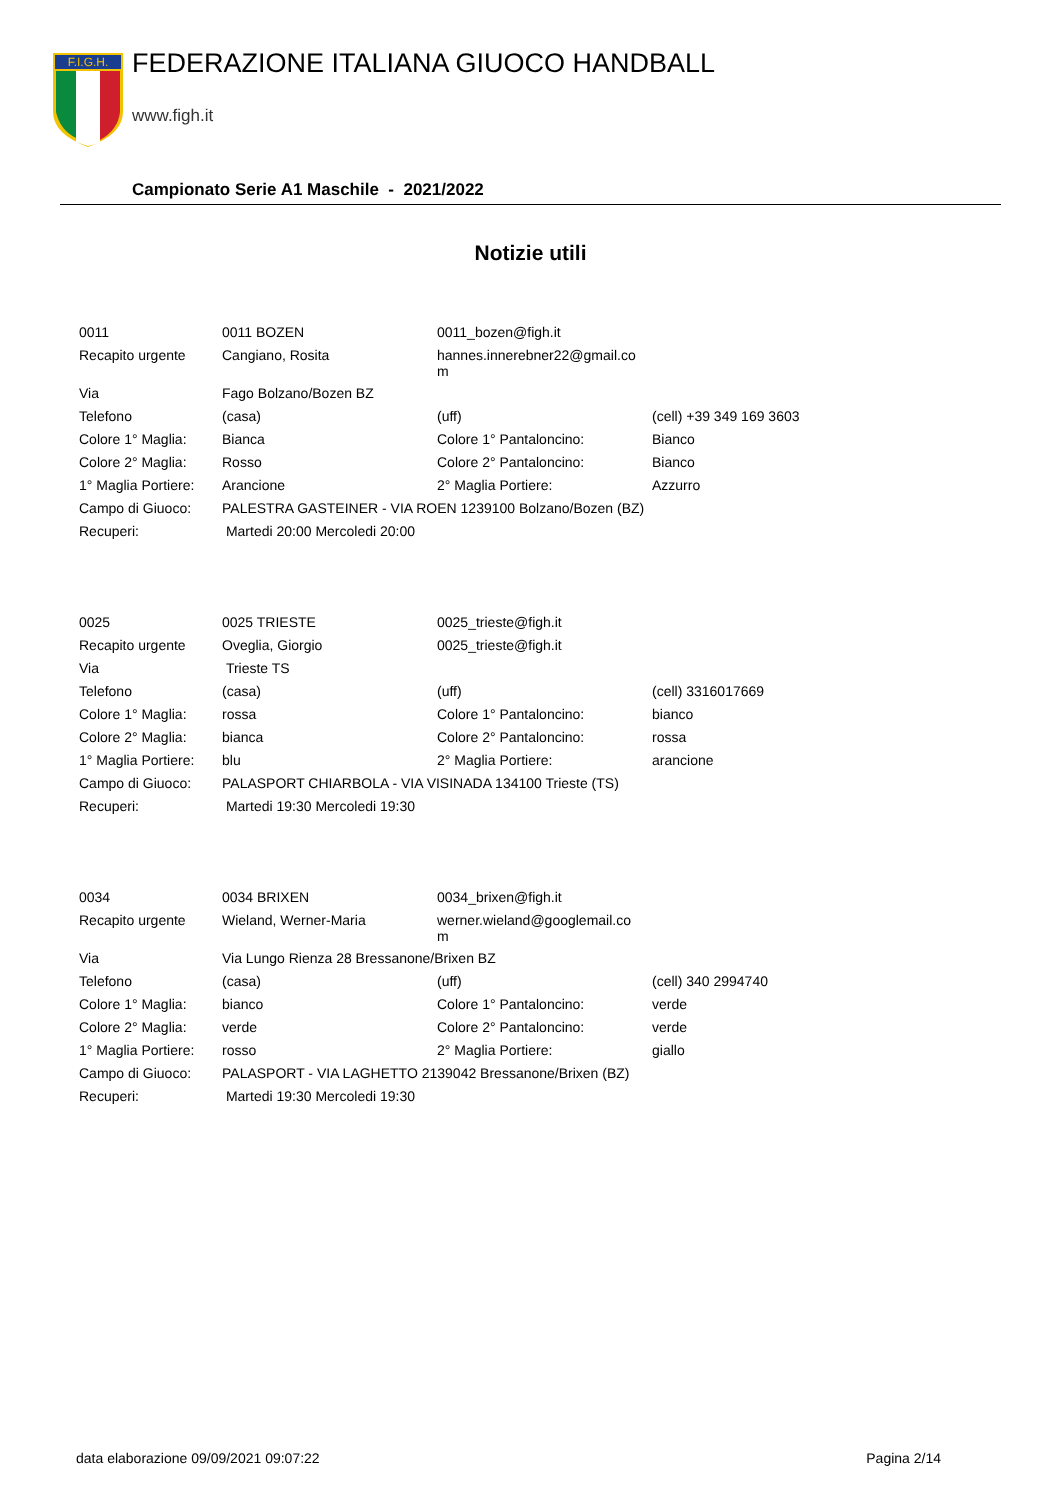F.I.G.H.
FEDERAZIONE ITALIANA GIUOCO HANDBALL
www.figh.it
Campionato Serie A1 Maschile - 2021/2022
Notizie utili
| 0011 | 0011 BOZEN | 0011_bozen@figh.it | |
| Recapito urgente | Cangiano, Rosita | hannes.innerebner22@gmail.co m | |
| Via | Fago Bolzano/Bozen BZ | | |
| Telefono | (casa) | (uff) | (cell) +39 349 169 3603 |
| Colore 1° Maglia: | Bianca | Colore 1° Pantaloncino: | Bianco |
| Colore 2° Maglia: | Rosso | Colore 2° Pantaloncino: | Bianco |
| 1° Maglia Portiere: | Arancione | 2° Maglia Portiere: | Azzurro |
| Campo di Giuoco: | PALESTRA GASTEINER - VIA ROEN 1239100 Bolzano/Bozen (BZ) | | |
| Recuperi: | Martedi 20:00 Mercoledi 20:00 | | |
| 0025 | 0025 TRIESTE | 0025_trieste@figh.it | |
| Recapito urgente | Oveglia, Giorgio | 0025_trieste@figh.it | |
| Via | Trieste TS | | |
| Telefono | (casa) | (uff) | (cell) 3316017669 |
| Colore 1° Maglia: | rossa | Colore 1° Pantaloncino: | bianco |
| Colore 2° Maglia: | bianca | Colore 2° Pantaloncino: | rossa |
| 1° Maglia Portiere: | blu | 2° Maglia Portiere: | arancione |
| Campo di Giuoco: | PALASPORT CHIARBOLA - VIA VISINADA 134100 Trieste (TS) | | |
| Recuperi: | Martedi 19:30 Mercoledi 19:30 | | |
| 0034 | 0034 BRIXEN | 0034_brixen@figh.it | |
| Recapito urgente | Wieland, Werner-Maria | werner.wieland@googlemail.co m | |
| Via | Via Lungo Rienza 28 Bressanone/Brixen BZ | | |
| Telefono | (casa) | (uff) | (cell) 340 2994740 |
| Colore 1° Maglia: | bianco | Colore 1° Pantaloncino: | verde |
| Colore 2° Maglia: | verde | Colore 2° Pantaloncino: | verde |
| 1° Maglia Portiere: | rosso | 2° Maglia Portiere: | giallo |
| Campo di Giuoco: | PALASPORT - VIA LAGHETTO 2139042 Bressanone/Brixen (BZ) | | |
| Recuperi: | Martedi 19:30 Mercoledi 19:30 | | |
data elaborazione 09/09/2021 09:07:22 Pagina 2/14